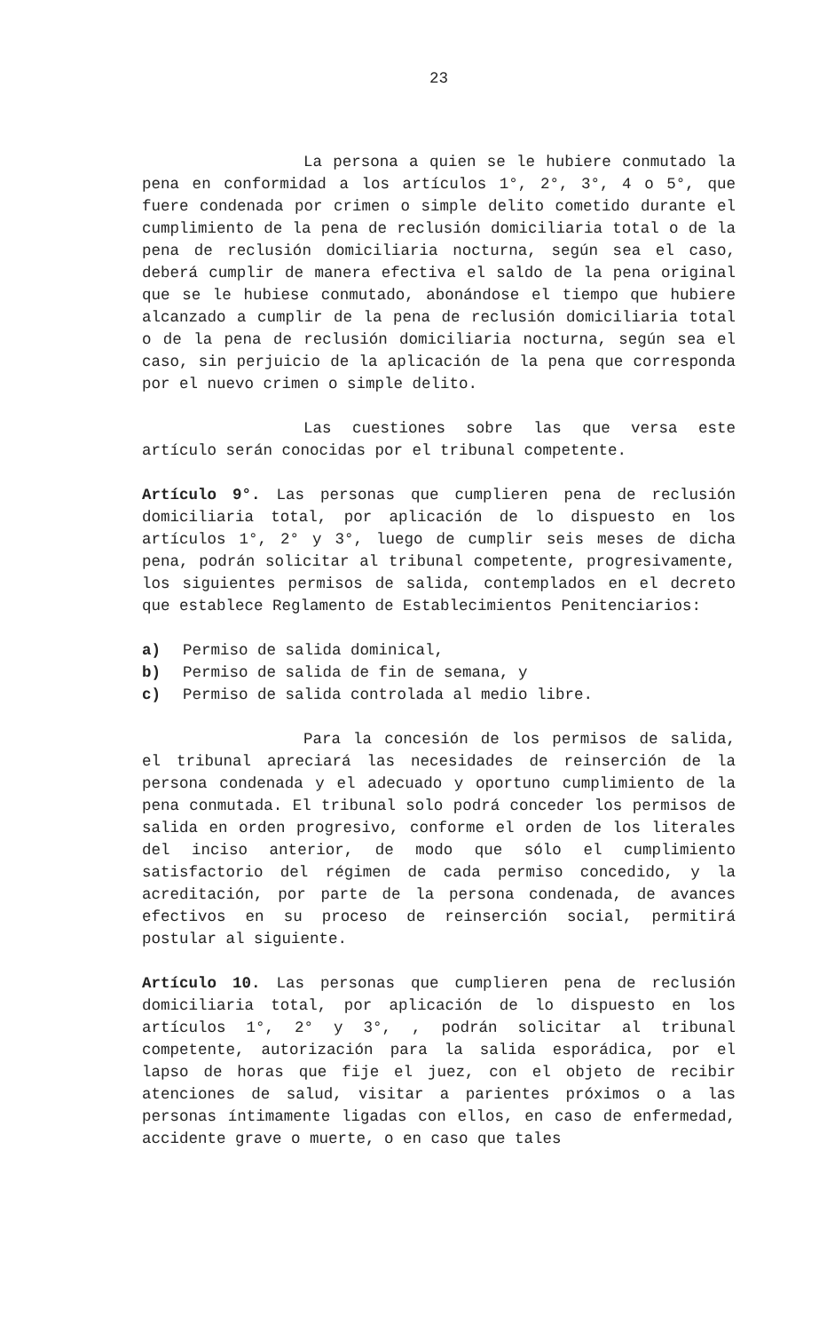23
La persona a quien se le hubiere conmutado la pena en conformidad a los artículos 1°, 2°, 3°, 4 o 5°, que fuere condenada por crimen o simple delito cometido durante el cumplimiento de la pena de reclusión domiciliaria total o de la pena de reclusión domiciliaria nocturna, según sea el caso, deberá cumplir de manera efectiva el saldo de la pena original que se le hubiese conmutado, abonándose el tiempo que hubiere alcanzado a cumplir de la pena de reclusión domiciliaria total o de la pena de reclusión domiciliaria nocturna, según sea el caso, sin perjuicio de la aplicación de la pena que corresponda por el nuevo crimen o simple delito.
Las cuestiones sobre las que versa este artículo serán conocidas por el tribunal competente.
Artículo 9°. Las personas que cumplieren pena de reclusión domiciliaria total, por aplicación de lo dispuesto en los artículos 1°, 2° y 3°, luego de cumplir seis meses de dicha pena, podrán solicitar al tribunal competente, progresivamente, los siguientes permisos de salida, contemplados en el decreto que establece Reglamento de Establecimientos Penitenciarios:
a) Permiso de salida dominical,
b) Permiso de salida de fin de semana, y
c) Permiso de salida controlada al medio libre.
Para la concesión de los permisos de salida, el tribunal apreciará las necesidades de reinserción de la persona condenada y el adecuado y oportuno cumplimiento de la pena conmutada. El tribunal solo podrá conceder los permisos de salida en orden progresivo, conforme el orden de los literales del inciso anterior, de modo que sólo el cumplimiento satisfactorio del régimen de cada permiso concedido, y la acreditación, por parte de la persona condenada, de avances efectivos en su proceso de reinserción social, permitirá postular al siguiente.
Artículo 10. Las personas que cumplieren pena de reclusión domiciliaria total, por aplicación de lo dispuesto en los artículos 1°, 2° y 3°, , podrán solicitar al tribunal competente, autorización para la salida esporádica, por el lapso de horas que fije el juez, con el objeto de recibir atenciones de salud, visitar a parientes próximos o a las personas íntimamente ligadas con ellos, en caso de enfermedad, accidente grave o muerte, o en caso que tales